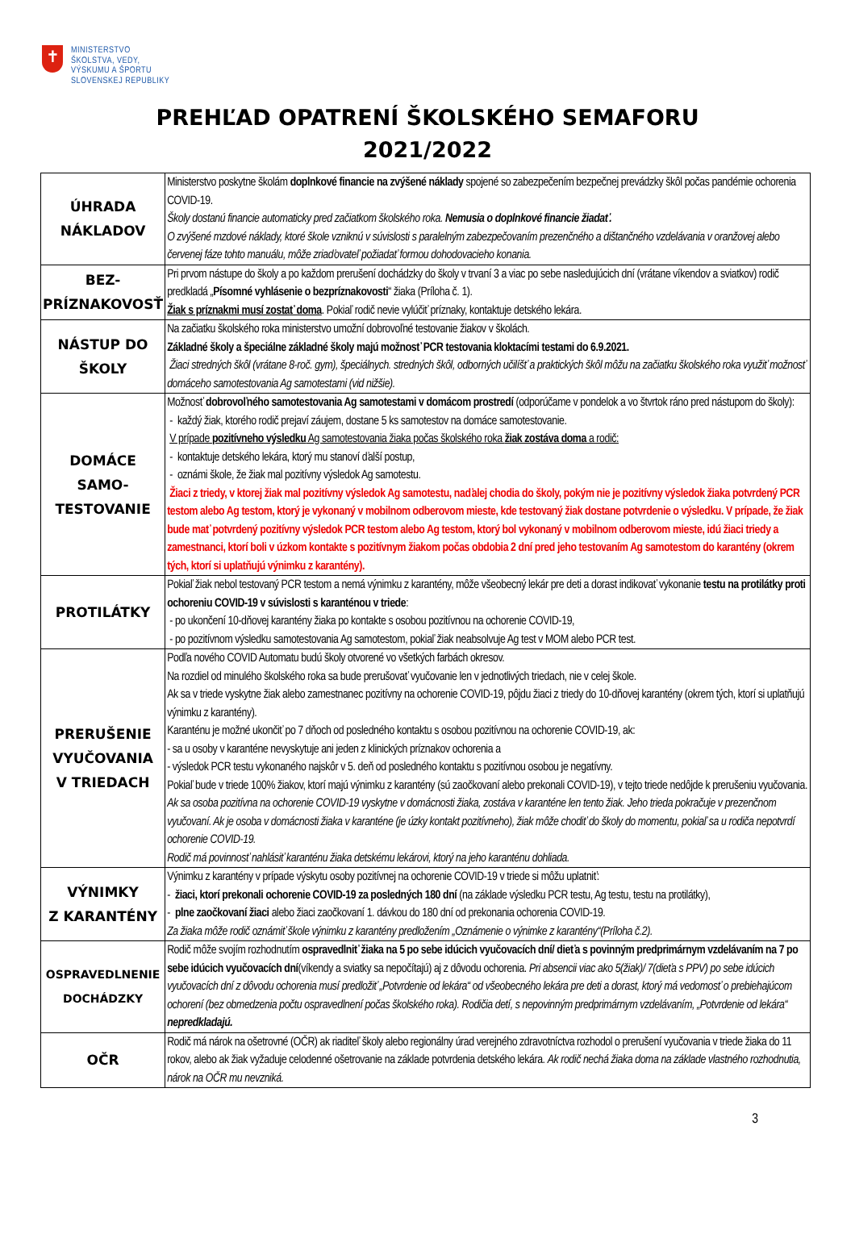✝
MINISTERSTVO
ŠKOLSTVA, VEDY,
VÝSKUMU A ŠPORTU
SLOVENSKEJ REPUBLIKY
PREHĽAD OPATRENÍ ŠKOLSKÉHO SEMAFORU
2021/2022
| ÚHRADA NÁKLADOV | Ministerstvo poskytne školám doplnkové financie na zvýšené náklady spojené so zabezpečením bezpečnej prevádzky škôl počas pandémie ochorenia COVID-19. Školy dostanú financie automaticky pred začiatkom školského roka. Nemusia o doplnkové financie žiadať. O zvýšené mzdové náklady, ktoré škole vzniknú v súvislosti s paralelným zabezpečovaním prezenčného a dištančného vzdelávania v oranžovej alebo červenej fáze tohto manuálu, môže zriaďovateľ požiadať formou dohodovacieho konania. |
| BEZ- PRÍZNAKOVOSŤ | Pri prvom nástupe do školy a po každom prerušení dochádzky do školy v trvaní 3 a viac po sebe nasledujúcich dní (vrátane víkendov a sviatkov) rodič predkladá „ Písomné vyhlásenie o bezpríznakovosti “ žiaka (Príloha č. 1). Žiak s príznakmi musí zostať doma . Pokiaľ rodič nevie vylúčiť príznaky, kontaktuje detského lekára. |
| NÁSTUP DO ŠKOLY | Na začiatku školského roka ministerstvo umožní dobrovoľné testovanie žiakov v školách. Základné školy a špeciálne základné školy majú možnosť PCR testovania kloktacími testami do 6.9.2021. Žiaci stredných škôl (vrátane 8-roč. gym), špeciálnych. stredných škôl, odborných učilíšť a praktických škôl môžu na začiatku školského roka využiť možnosť domáceho samotestovania Ag samotestami (vid nižšie). |
| DOMÁCE SAMO- TESTOVANIE | Možnosť dobrovoľného samotestovania Ag samotestami v domácom prostredí (odporúčame v pondelok a vo štvrtok ráno pred nástupom do školy): - každý žiak, ktorého rodič prejaví záujem, dostane 5 ks samotestov na domáce samotestovanie. V prípade pozitívneho výsledku Ag samotestovania žiaka počas školského roka žiak zostáva doma a rodič: - kontaktuje detského lekára, ktorý mu stanoví ďalší postup, - oznámi škole, že žiak mal pozitívny výsledok Ag samotestu. Žiaci z triedy, v ktorej žiak mal pozitívny výsledok Ag samotestu, naďalej chodia do školy, pokým nie je pozitívny výsledok žiaka potvrdený PCR testom alebo Ag testom, ktorý je vykonaný v mobilnom odberovom mieste, kde testovaný žiak dostane potvrdenie o výsledku. V prípade, že žiak bude mať potvrdený pozitívny výsledok PCR testom alebo Ag testom, ktorý bol vykonaný v mobilnom odberovom mieste, idú žiaci triedy a zamestnanci, ktorí boli v úzkom kontakte s pozitívnym žiakom počas obdobia 2 dní pred jeho testovaním Ag samotestom do karantény (okrem tých, ktorí si uplatňujú výnimku z karantény). |
| PROTILÁTKY | Pokiaľ žiak nebol testovaný PCR testom a nemá výnimku z karantény, môže všeobecný lekár pre deti a dorast indikovať vykonanie testu na protilátky proti ochoreniu COVID-19 v súvislosti s karanténou v triede : - po ukončení 10-dňovej karantény žiaka po kontakte s osobou pozitívnou na ochorenie COVID-19, - po pozitívnom výsledku samotestovania Ag samotestom, pokiaľ žiak neabsolvuje Ag test v MOM alebo PCR test. |
| PRERUŠENIE VYUČOVANIA V TRIEDACH | Podľa nového COVID Automatu budú školy otvorené vo všetkých farbách okresov. Na rozdiel od minulého školského roka sa bude prerušovať vyučovanie len v jednotlivých triedach, nie v celej škole. Ak sa v triede vyskytne žiak alebo zamestnanec pozitívny na ochorenie COVID-19, pôjdu žiaci z triedy do 10-dňovej karantény (okrem tých, ktorí si uplatňujú výnimku z karantény). Karanténu je možné ukončiť po 7 dňoch od posledného kontaktu s osobou pozitívnou na ochorenie COVID-19, ak: - sa u osoby v karanténe nevyskytuje ani jeden z klinických príznakov ochorenia a - výsledok PCR testu vykonaného najskôr v 5. deň od posledného kontaktu s pozitívnou osobou je negatívny. Pokiaľ bude v triede 100% žiakov, ktorí majú výnimku z karantény (sú zaočkovaní alebo prekonali COVID-19), v tejto triede nedôjde k prerušeniu vyučovania. Ak sa osoba pozitívna na ochorenie COVID-19 vyskytne v domácnosti žiaka, zostáva v karanténe len tento žiak. Jeho trieda pokračuje v prezenčnom vyučovaní. Ak je osoba v domácnosti žiaka v karanténe (je úzky kontakt pozitívneho), žiak môže chodiť do školy do momentu, pokiaľ sa u rodiča nepotvrdí ochorenie COVID-19. Rodič má povinnosť nahlásiť karanténu žiaka detskému lekárovi, ktorý na jeho karanténu dohliada. |
| VÝNIMKY Z KARANTÉNY | Výnimku z karantény v prípade výskytu osoby pozitívnej na ochorenie COVID-19 v triede si môžu uplatniť: - žiaci, ktorí prekonali ochorenie COVID-19 za posledných 180 dní (na základe výsledku PCR testu, Ag testu, testu na protilátky), - plne zaočkovaní žiaci alebo žiaci zaočkovaní 1. dávkou do 180 dní od prekonania ochorenia COVID-19. Za žiaka môže rodič oznámiť škole výnimku z karantény predložením „Oznámenie o výnimke z karantény“(Príloha č.2). |
| OSPRAVEDLNENIE DOCHÁDZKY | Rodič môže svojím rozhodnutím ospravedlniť žiaka na 5 po sebe idúcich vyučovacích dní/ dieťa s povinným predprimárnym vzdelávaním na 7 po sebe idúcich vyučovacích dní (víkendy a sviatky sa nepočítajú) aj z dôvodu ochorenia. Pri absencii viac ako 5(žiak)/ 7(dieťa s PPV) po sebe idúcich vyučovacích dní z dôvodu ochorenia musí predložiť „Potvrdenie od lekára“ od všeobecného lekára pre deti a dorast, ktorý má vedomosť o prebiehajúcom ochorení (bez obmedzenia počtu ospravedlnení počas školského roka). Rodičia detí, s nepovinným predprimárnym vzdelávaním, „Potvrdenie od lekára“ nepredkladajú. |
| OČR | Rodič má nárok na ošetrovné (OČR) ak riaditeľ školy alebo regionálny úrad verejného zdravotníctva rozhodol o prerušení vyučovania v triede žiaka do 11 rokov, alebo ak žiak vyžaduje celodenné ošetrovanie na základe potvrdenia detského lekára. Ak rodič nechá žiaka doma na základe vlastného rozhodnutia, nárok na OČR mu nevzniká. |
3